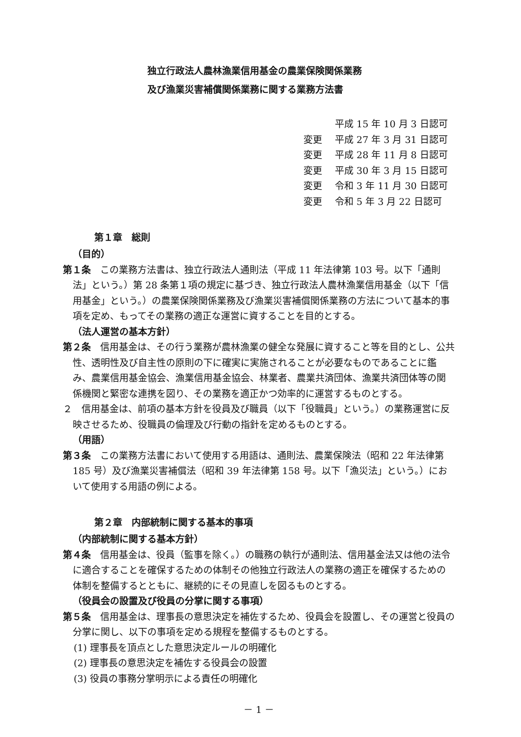独立行政法人農林漁業信用基金の農業保険関係業務
及び漁業災害補償関係業務に関する業務方法書
平成 15 年 10 月 3 日認可
変更 平成 27 年 3 月 31 日認可
変更 平成 28 年 11 月 8 日認可
変更 平成 30 年 3 月 15 日認可
変更 令和 3 年 11 月 30 日認可
変更 令和 5 年 3 月 22 日認可
第１章　総則
（目的）
第１条　この業務方法書は、独立行政法人通則法（平成 11 年法律第 103 号。以下「通則法」という。）第 28 条第１項の規定に基づき、独立行政法人農林漁業信用基金（以下「信用基金」という。）の農業保険関係業務及び漁業災害補償関係業務の方法について基本的事項を定め、もってその業務の適正な運営に資することを目的とする。
（法人運営の基本方針）
第２条　信用基金は、その行う業務が農林漁業の健全な発展に資すること等を目的とし、公共性、透明性及び自主性の原則の下に確実に実施されることが必要なものであることに鑑み、農業信用基金協会、漁業信用基金協会、林業者、農業共済団体、漁業共済団体等の関係機関と緊密な連携を図り、その業務を適正かつ効率的に運営するものとする。
２　信用基金は、前項の基本方針を役員及び職員（以下「役職員」という。）の業務運営に反映させるため、役職員の倫理及び行動の指針を定めるものとする。
（用語）
第３条　この業務方法書において使用する用語は、通則法、農業保険法（昭和 22 年法律第 185 号）及び漁業災害補償法（昭和 39 年法律第 158 号。以下「漁災法」という。）において使用する用語の例による。
第２章　内部統制に関する基本的事項
（内部統制に関する基本方針）
第４条　信用基金は、役員（監事を除く。）の職務の執行が通則法、信用基金法又は他の法令に適合することを確保するための体制その他独立行政法人の業務の適正を確保するための体制を整備するとともに、継続的にその見直しを図るものとする。
（役員会の設置及び役員の分掌に関する事項）
第５条　信用基金は、理事長の意思決定を補佐するため、役員会を設置し、その運営と役員の分掌に関し、以下の事項を定める規程を整備するものとする。
(1) 理事長を頂点とした意思決定ルールの明確化
(2) 理事長の意思決定を補佐する役員会の設置
(3) 役員の事務分掌明示による責任の明確化
－ 1 －